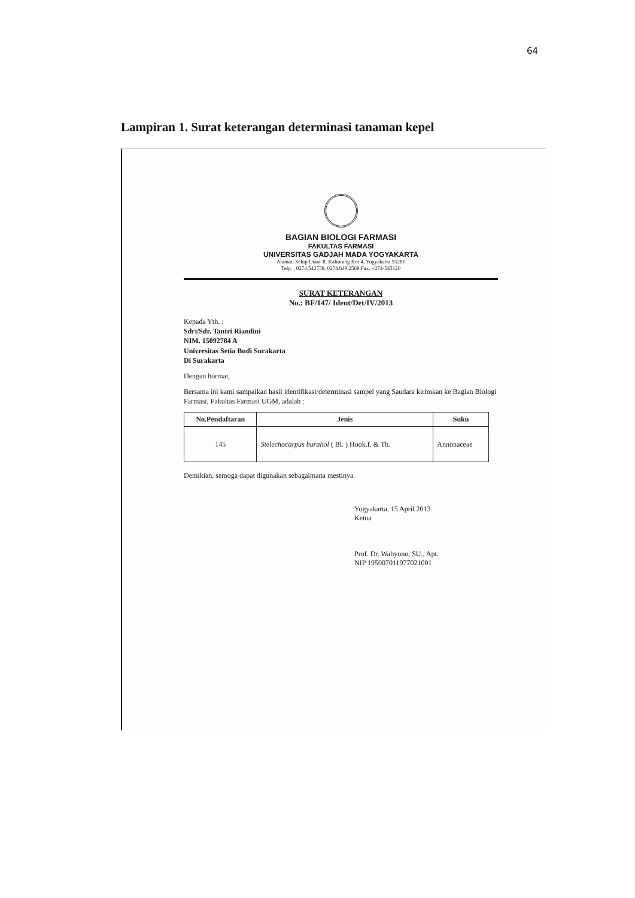64
Lampiran 1. Surat keterangan determinasi tanaman kepel
BAGIAN BIOLOGI FARMASI
FAKULTAS FARMASI
UNIVERSITAS GADJAH MADA YOGYAKARTA
Alamat: Sekip Utara Jl. Kaliurang Km 4, Yogyakarta 55281
Telp. , 0274.542738, 0274.649.2568 Fax. +274-543120
SURAT KETERANGAN
No.: BF/147/ Ident/Det/IV/2013
Kepada Yth. :
Sdri/Sdr. Tantri Riandini
NIM. 15092784 A
Universitas Setia Budi Surakarta
Di Surakarta
Dengan hormat,
Bersama ini kami sampaikan hasil identifikasi/determinasi sampel yang Saudara kirimkan ke Bagian Biologi Farmasi, Fakultas Farmasi UGM, adalah :
| No.Pendaftaran | Jenis | Suku |
| --- | --- | --- |
| 145 | Stelechocarpus burahol ( Bl. ) Hook.f. & Th. | Annonaceae |
Demikian, semoga dapat digunakan sebagaimana mestinya.
Yogyakarta, 15 April 2013
Ketua
Prof. Dr. Wahyono, SU., Apt.
NIP 195007011977021001